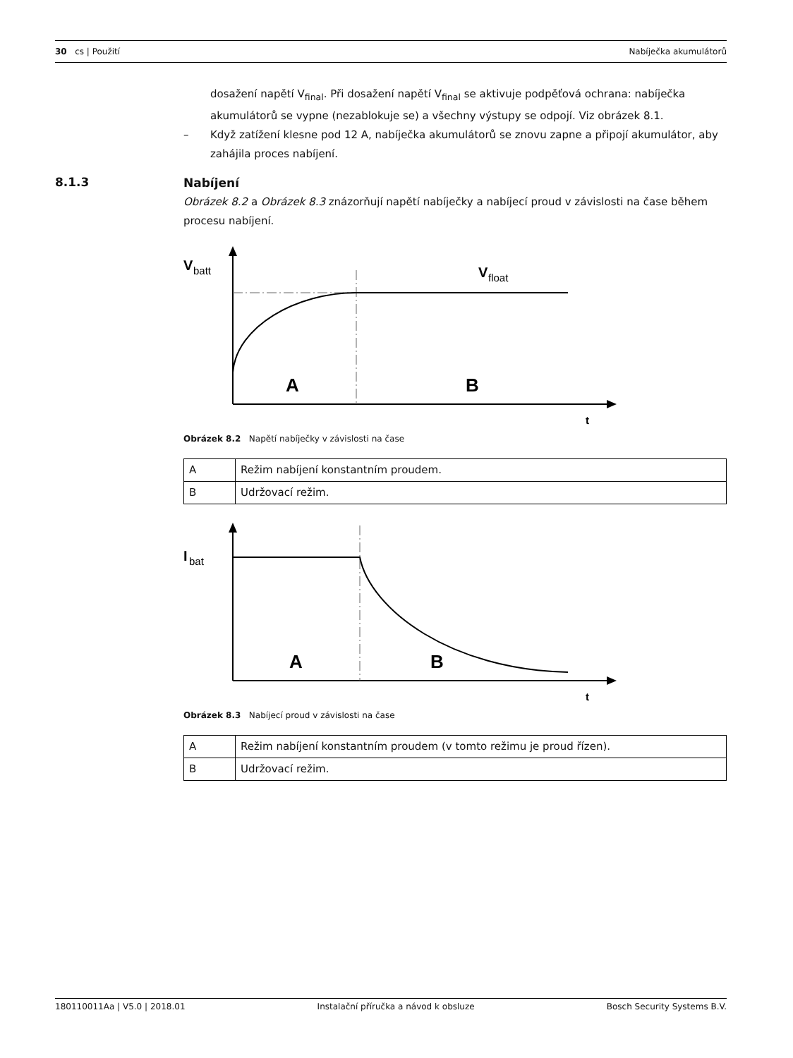30 cs | Použití Nabíječka akumulátorů
8.1.3
dosažení napětí V<sub>final</sub>. Při dosažení napětí V<sub>final</sub> se aktivuje podpěťová ochrana: nabíječka akumulátorů se vypne (nezablokuje se) a všechny výstupy se odpojí. Viz obrázek 8.1.
– Když zatížení klesne pod 12 A, nabíječka akumulátorů se znovu zapne a připojí akumulátor, aby zahájila proces nabíjení.
Nabíjení
Obrázek 8.2 a Obrázek 8.3 znázorňují napětí nabíječky a nabíjecí proud v závislosti na čase během procesu nabíjení.
V
batt
V
float
A
B
t
Obrázek 8.2 Napětí nabíječky v závislosti na čase
| A | Režim nabíjení konstantním proudem. |
| B | Udržovací režim. |
I
bat
A
B
t
Obrázek 8.3 Nabíjecí proud v závislosti na čase
| A | Režim nabíjení konstantním proudem (v tomto režimu je proud řízen). |
| B | Udržovací režim. |
180110011Aa | V5.0 | 2018.01 Instalační příručka a návod k obsluze Bosch Security Systems B.V.